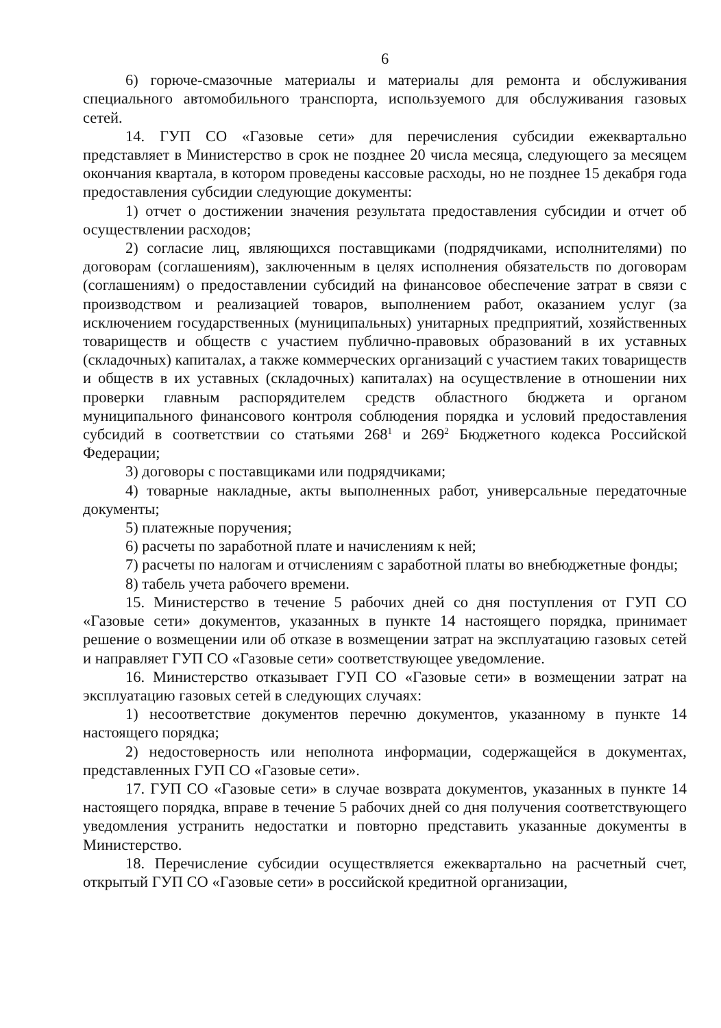6
6) горюче-смазочные материалы и материалы для ремонта и обслуживания специального автомобильного транспорта, используемого для обслуживания газовых сетей.
14. ГУП СО «Газовые сети» для перечисления субсидии ежеквартально представляет в Министерство в срок не позднее 20 числа месяца, следующего за месяцем окончания квартала, в котором проведены кассовые расходы, но не позднее 15 декабря года предоставления субсидии следующие документы:
1) отчет о достижении значения результата предоставления субсидии и отчет об осуществлении расходов;
2) согласие лиц, являющихся поставщиками (подрядчиками, исполнителями) по договорам (соглашениям), заключенным в целях исполнения обязательств по договорам (соглашениям) о предоставлении субсидий на финансовое обеспечение затрат в связи с производством и реализацией товаров, выполнением работ, оказанием услуг (за исключением государственных (муниципальных) унитарных предприятий, хозяйственных товариществ и обществ с участием публично-правовых образований в их уставных (складочных) капиталах, а также коммерческих организаций с участием таких товариществ и обществ в их уставных (складочных) капиталах) на осуществление в отношении них проверки главным распорядителем средств областного бюджета и органом муниципального финансового контроля соблюдения порядка и условий предоставления субсидий в соответствии со статьями 268<sup>1</sup> и 269<sup>2</sup> Бюджетного кодекса Российской Федерации;
3) договоры с поставщиками или подрядчиками;
4) товарные накладные, акты выполненных работ, универсальные передаточные документы;
5) платежные поручения;
6) расчеты по заработной плате и начислениям к ней;
7) расчеты по налогам и отчислениям с заработной платы во внебюджетные фонды;
8) табель учета рабочего времени.
15. Министерство в течение 5 рабочих дней со дня поступления от ГУП СО «Газовые сети» документов, указанных в пункте 14 настоящего порядка, принимает решение о возмещении или об отказе в возмещении затрат на эксплуатацию газовых сетей и направляет ГУП СО «Газовые сети» соответствующее уведомление.
16. Министерство отказывает ГУП СО «Газовые сети» в возмещении затрат на эксплуатацию газовых сетей в следующих случаях:
1) несоответствие документов перечню документов, указанному в пункте 14 настоящего порядка;
2) недостоверность или неполнота информации, содержащейся в документах, представленных ГУП СО «Газовые сети».
17. ГУП СО «Газовые сети» в случае возврата документов, указанных в пункте 14 настоящего порядка, вправе в течение 5 рабочих дней со дня получения соответствующего уведомления устранить недостатки и повторно представить указанные документы в Министерство.
18. Перечисление субсидии осуществляется ежеквартально на расчетный счет, открытый ГУП СО «Газовые сети» в российской кредитной организации,